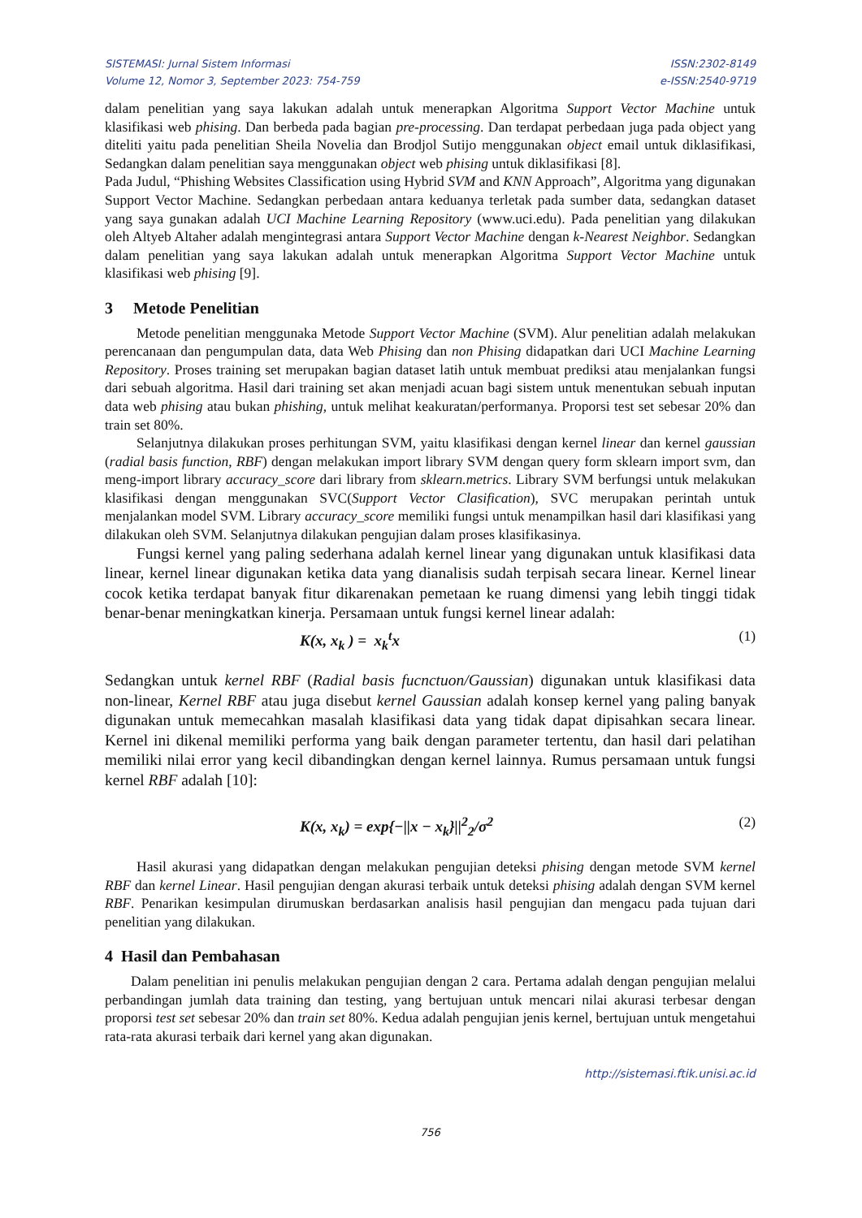SISTEMASI: Jurnal Sistem Informasi
Volume 12, Nomor 3, September 2023: 754-759
ISSN:2302-8149
e-ISSN:2540-9719
dalam penelitian yang saya lakukan adalah untuk menerapkan Algoritma Support Vector Machine untuk klasifikasi web phising. Dan berbeda pada bagian pre-processing. Dan terdapat perbedaan juga pada object yang diteliti yaitu pada penelitian Sheila Novelia dan Brodjol Sutijo menggunakan object email untuk diklasifikasi, Sedangkan dalam penelitian saya menggunakan object web phising untuk diklasifikasi [8].
Pada Judul, “Phishing Websites Classification using Hybrid SVM and KNN Approach”, Algoritma yang digunakan Support Vector Machine. Sedangkan perbedaan antara keduanya terletak pada sumber data, sedangkan dataset yang saya gunakan adalah UCI Machine Learning Repository (www.uci.edu). Pada penelitian yang dilakukan oleh Altyeb Altaher adalah mengintegrasi antara Support Vector Machine dengan k-Nearest Neighbor. Sedangkan dalam penelitian yang saya lakukan adalah untuk menerapkan Algoritma Support Vector Machine untuk klasifikasi web phising [9].
3 Metode Penelitian
Metode penelitian menggunaka Metode Support Vector Machine (SVM). Alur penelitian adalah melakukan perencanaan dan pengumpulan data, data Web Phising dan non Phising didapatkan dari UCI Machine Learning Repository. Proses training set merupakan bagian dataset latih untuk membuat prediksi atau menjalankan fungsi dari sebuah algoritma. Hasil dari training set akan menjadi acuan bagi sistem untuk menentukan sebuah inputan data web phising atau bukan phishing, untuk melihat keakuratan/performanya. Proporsi test set sebesar 20% dan train set 80%.
Selanjutnya dilakukan proses perhitungan SVM, yaitu klasifikasi dengan kernel linear dan kernel gaussian (radial basis function, RBF) dengan melakukan import library SVM dengan query form sklearn import svm, dan meng-import library accuracy_score dari library from sklearn.metrics. Library SVM berfungsi untuk melakukan klasifikasi dengan menggunakan SVC(Support Vector Clasification), SVC merupakan perintah untuk menjalankan model SVM. Library accuracy_score memiliki fungsi untuk menampilkan hasil dari klasifikasi yang dilakukan oleh SVM. Selanjutnya dilakukan pengujian dalam proses klasifikasinya.
Fungsi kernel yang paling sederhana adalah kernel linear yang digunakan untuk klasifikasi data linear, kernel linear digunakan ketika data yang dianalisis sudah terpisah secara linear. Kernel linear cocok ketika terdapat banyak fitur dikarenakan pemetaan ke ruang dimensi yang lebih tinggi tidak benar-benar meningkatkan kinerja. Persamaan untuk fungsi kernel linear adalah:
K(x, x<sub>k</sub> ) = x<sub>k</sub><sup>t</sup>x (1)
Sedangkan untuk kernel RBF (Radial basis fucnctuon/Gaussian) digunakan untuk klasifikasi data non-linear, Kernel RBF atau juga disebut kernel Gaussian adalah konsep kernel yang paling banyak digunakan untuk memecahkan masalah klasifikasi data yang tidak dapat dipisahkan secara linear. Kernel ini dikenal memiliki performa yang baik dengan parameter tertentu, dan hasil dari pelatihan memiliki nilai error yang kecil dibandingkan dengan kernel lainnya. Rumus persamaan untuk fungsi kernel RBF adalah [10]:
K(x, x<sub>k</sub>) = exp{−||x − x<sub>k</sub>}||<sup>2</sup><sub>2</sub>/σ<sup>2</sup> (2)
Hasil akurasi yang didapatkan dengan melakukan pengujian deteksi phising dengan metode SVM kernel RBF dan kernel Linear. Hasil pengujian dengan akurasi terbaik untuk deteksi phising adalah dengan SVM kernel RBF. Penarikan kesimpulan dirumuskan berdasarkan analisis hasil pengujian dan mengacu pada tujuan dari penelitian yang dilakukan.
4 Hasil dan Pembahasan
Dalam penelitian ini penulis melakukan pengujian dengan 2 cara. Pertama adalah dengan pengujian melalui perbandingan jumlah data training dan testing, yang bertujuan untuk mencari nilai akurasi terbesar dengan proporsi test set sebesar 20% dan train set 80%. Kedua adalah pengujian jenis kernel, bertujuan untuk mengetahui rata-rata akurasi terbaik dari kernel yang akan digunakan.
http://sistemasi.ftik.unisi.ac.id
756